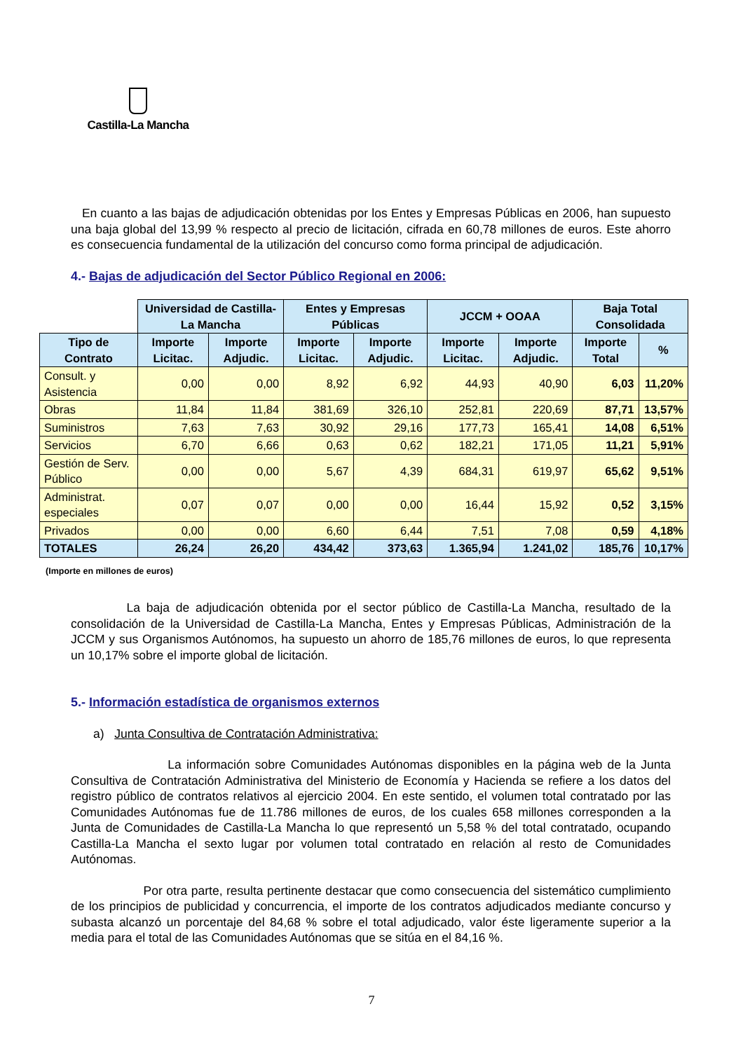Castilla-La Mancha
En cuanto a las bajas de adjudicación obtenidas por los Entes y Empresas Públicas en 2006, han supuesto una baja global del 13,99 % respecto al precio de licitación, cifrada en 60,78 millones de euros. Este ahorro es consecuencia fundamental de la utilización del concurso como forma principal de adjudicación.
4.- Bajas de adjudicación del Sector Público Regional en 2006:
| | Universidad de Castilla-La Mancha | | Entes y Empresas Públicas | | JCCM + OOAA | | Baja Total Consolidada | |
| --- | --- | --- | --- | --- | --- | --- | --- | --- |
| Tipo de Contrato | Importe Licitac. | Importe Adjudic. | Importe Licitac. | Importe Adjudic. | Importe Licitac. | Importe Adjudic. | Importe Total | % |
| Consult. y Asistencia | 0,00 | 0,00 | 8,92 | 6,92 | 44,93 | 40,90 | 6,03 | 11,20% |
| Obras | 11,84 | 11,84 | 381,69 | 326,10 | 252,81 | 220,69 | 87,71 | 13,57% |
| Suministros | 7,63 | 7,63 | 30,92 | 29,16 | 177,73 | 165,41 | 14,08 | 6,51% |
| Servicios | 6,70 | 6,66 | 0,63 | 0,62 | 182,21 | 171,05 | 11,21 | 5,91% |
| Gestión de Serv. Público | 0,00 | 0,00 | 5,67 | 4,39 | 684,31 | 619,97 | 65,62 | 9,51% |
| Administrat. especiales | 0,07 | 0,07 | 0,00 | 0,00 | 16,44 | 15,92 | 0,52 | 3,15% |
| Privados | 0,00 | 0,00 | 6,60 | 6,44 | 7,51 | 7,08 | 0,59 | 4,18% |
| TOTALES | 26,24 | 26,20 | 434,42 | 373,63 | 1.365,94 | 1.241,02 | 185,76 | 10,17% |
(Importe en millones de euros)
La baja de adjudicación obtenida por el sector público de Castilla-La Mancha, resultado de la consolidación de la Universidad de Castilla-La Mancha, Entes y Empresas Públicas, Administración de la JCCM y sus Organismos Autónomos, ha supuesto un ahorro de 185,76 millones de euros, lo que representa un 10,17% sobre el importe global de licitación.
5.- Información estadística de organismos externos
a) Junta Consultiva de Contratación Administrativa:
La información sobre Comunidades Autónomas disponibles en la página web de la Junta Consultiva de Contratación Administrativa del Ministerio de Economía y Hacienda se refiere a los datos del registro público de contratos relativos al ejercicio 2004. En este sentido, el volumen total contratado por las Comunidades Autónomas fue de 11.786 millones de euros, de los cuales 658 millones corresponden a la Junta de Comunidades de Castilla-La Mancha lo que representó un 5,58 % del total contratado, ocupando Castilla-La Mancha el sexto lugar por volumen total contratado en relación al resto de Comunidades Autónomas.
Por otra parte, resulta pertinente destacar que como consecuencia del sistemático cumplimiento de los principios de publicidad y concurrencia, el importe de los contratos adjudicados mediante concurso y subasta alcanzó un porcentaje del 84,68 % sobre el total adjudicado, valor éste ligeramente superior a la media para el total de las Comunidades Autónomas que se sitúa en el 84,16 %.
7